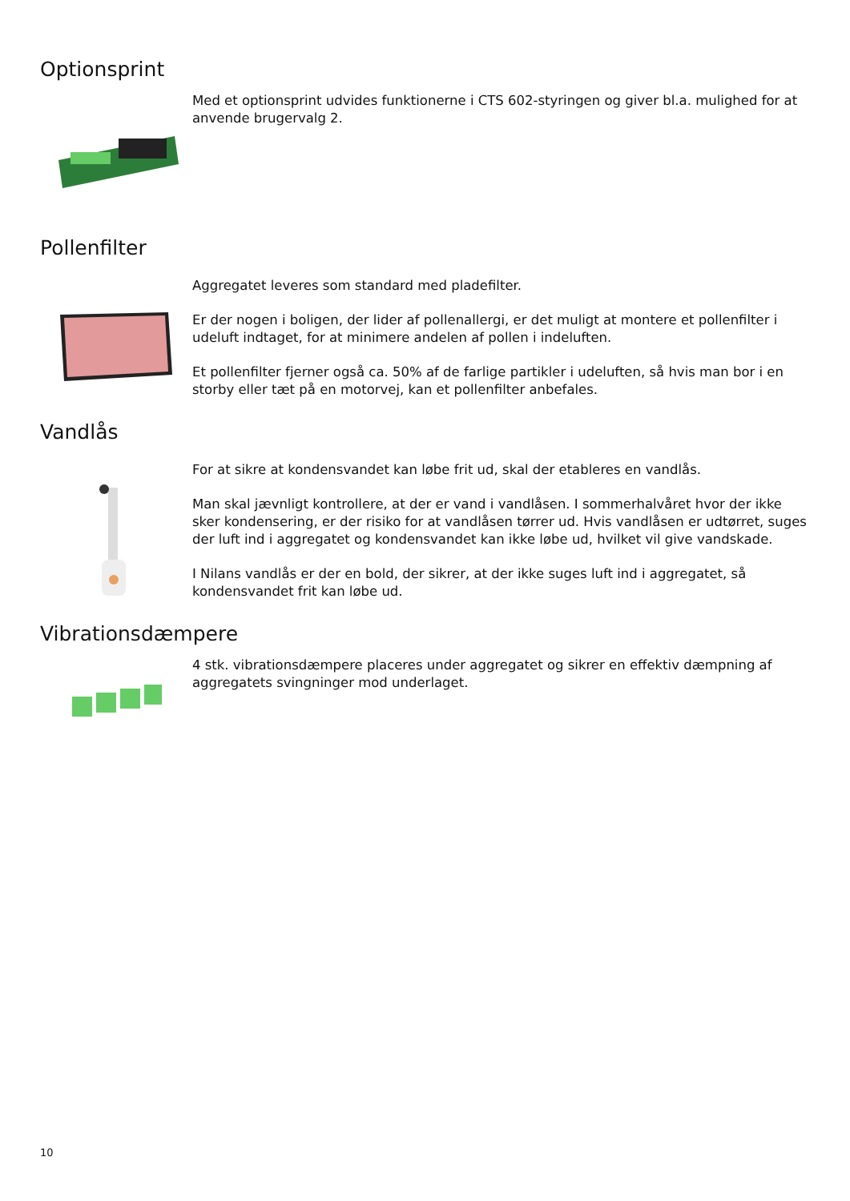Optionsprint
Med et optionsprint udvides funktionerne i CTS 602-styringen og giver bl.a. mulighed for at anvende brugervalg 2.
Pollenfilter
Aggregatet leveres som standard med pladefilter.
Er der nogen i boligen, der lider af pollenallergi, er det muligt at montere et pollenfilter i udeluft indtaget, for at minimere andelen af pollen i indeluften.
Et pollenfilter fjerner også ca. 50% af de farlige partikler i udeluften, så hvis man bor i en storby eller tæt på en motorvej, kan et pollenfilter anbefales.
Vandlås
For at sikre at kondensvandet kan løbe frit ud, skal der etableres en vandlås.
Man skal jævnligt kontrollere, at der er vand i vandlåsen. I sommerhalvåret hvor der ikke sker kondensering, er der risiko for at vandlåsen tørrer ud. Hvis vandlåsen er udtørret, suges der luft ind i aggregatet og kondensvandet kan ikke løbe ud, hvilket vil give vandskade.
I Nilans vandlås er der en bold, der sikrer, at der ikke suges luft ind i aggregatet, så kondensvandet frit kan løbe ud.
Vibrationsdæmpere
4 stk. vibrationsdæmpere placeres under aggregatet og sikrer en effektiv dæmpning af aggregatets svingninger mod underlaget.
10